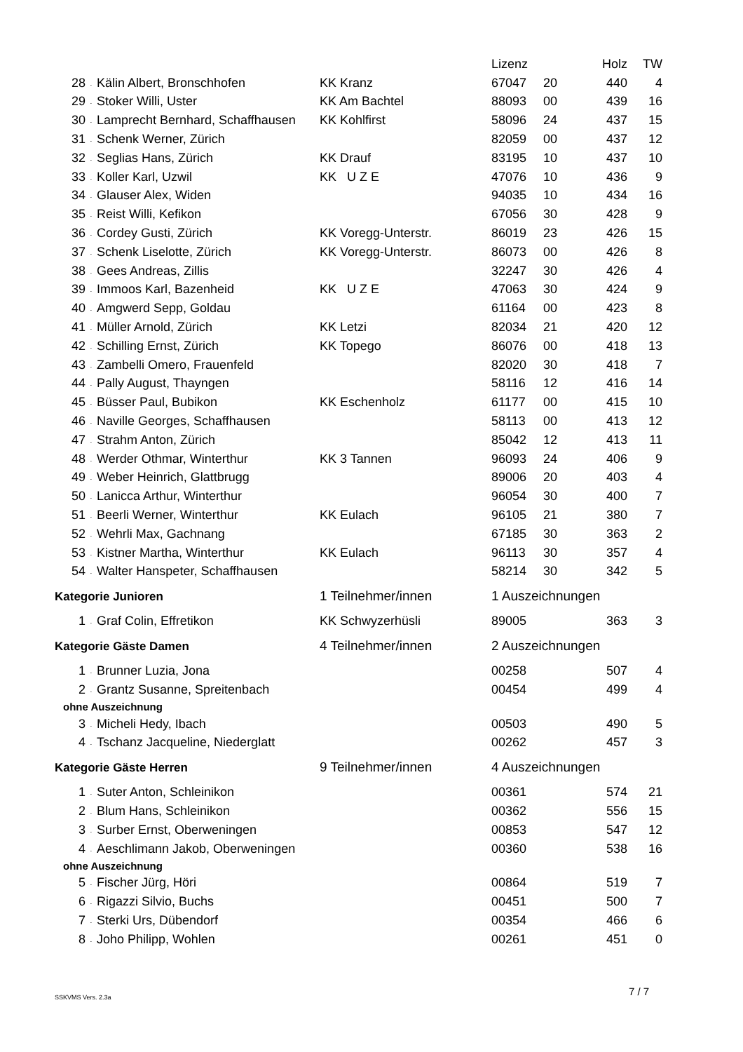| | | | | Lizenz | | Holz | TW |
| --- | --- | --- | --- | --- | --- | --- | --- |
| 28 | . | Kälin Albert, Bronschhofen | KK Kranz | 67047 | 20 | 440 | 4 |
| 29 | . | Stoker Willi, Uster | KK Am Bachtel | 88093 | 00 | 439 | 16 |
| 30 | . | Lamprecht Bernhard, Schaffhausen | KK Kohlfirst | 58096 | 24 | 437 | 15 |
| 31 | . | Schenk Werner, Zürich | | 82059 | 00 | 437 | 12 |
| 32 | . | Seglias Hans, Zürich | KK Drauf | 83195 | 10 | 437 | 10 |
| 33 | . | Koller Karl, Uzwil | KK U Z E | 47076 | 10 | 436 | 9 |
| 34 | . | Glauser Alex, Widen | | 94035 | 10 | 434 | 16 |
| 35 | . | Reist Willi, Kefikon | | 67056 | 30 | 428 | 9 |
| 36 | . | Cordey Gusti, Zürich | KK Voregg-Unterstr. | 86019 | 23 | 426 | 15 |
| 37 | . | Schenk Liselotte, Zürich | KK Voregg-Unterstr. | 86073 | 00 | 426 | 8 |
| 38 | . | Gees Andreas, Zillis | | 32247 | 30 | 426 | 4 |
| 39 | . | Immoos Karl, Bazenheid | KK U Z E | 47063 | 30 | 424 | 9 |
| 40 | . | Amgwerd Sepp, Goldau | | 61164 | 00 | 423 | 8 |
| 41 | . | Müller Arnold, Zürich | KK Letzi | 82034 | 21 | 420 | 12 |
| 42 | . | Schilling Ernst, Zürich | KK Topego | 86076 | 00 | 418 | 13 |
| 43 | . | Zambelli Omero, Frauenfeld | | 82020 | 30 | 418 | 7 |
| 44 | . | Pally August, Thayngen | | 58116 | 12 | 416 | 14 |
| 45 | . | Büsser Paul, Bubikon | KK Eschenholz | 61177 | 00 | 415 | 10 |
| 46 | . | Naville Georges, Schaffhausen | | 58113 | 00 | 413 | 12 |
| 47 | . | Strahm Anton, Zürich | | 85042 | 12 | 413 | 11 |
| 48 | . | Werder Othmar, Winterthur | KK 3 Tannen | 96093 | 24 | 406 | 9 |
| 49 | . | Weber Heinrich, Glattbrugg | | 89006 | 20 | 403 | 4 |
| 50 | . | Lanicca Arthur, Winterthur | | 96054 | 30 | 400 | 7 |
| 51 | . | Beerli Werner, Winterthur | KK Eulach | 96105 | 21 | 380 | 7 |
| 52 | . | Wehrli Max, Gachnang | | 67185 | 30 | 363 | 2 |
| 53 | . | Kistner Martha, Winterthur | KK Eulach | 96113 | 30 | 357 | 4 |
| 54 | . | Walter Hanspeter, Schaffhausen | | 58214 | 30 | 342 | 5 |
| Kategorie Junioren | | | 1 Teilnehmer/innen | 1 Auszeichnungen | | | |
| 1 | . | Graf Colin, Effretikon | KK Schwyzerhüsli | 89005 | | 363 | 3 |
| Kategorie Gäste Damen | | | 4 Teilnehmer/innen | 2 Auszeichnungen | | | |
| 1 | . | Brunner Luzia, Jona | | 00258 | | 507 | 4 |
| 2 | . | Grantz Susanne, Spreitenbach | | 00454 | | 499 | 4 |
| ohne Auszeichnung | | | | | | | |
| 3 | . | Micheli Hedy, Ibach | | 00503 | | 490 | 5 |
| 4 | . | Tschanz Jacqueline, Niederglatt | | 00262 | | 457 | 3 |
| Kategorie Gäste Herren | | | 9 Teilnehmer/innen | 4 Auszeichnungen | | | |
| 1 | . | Suter Anton, Schleinikon | | 00361 | | 574 | 21 |
| 2 | . | Blum Hans, Schleinikon | | 00362 | | 556 | 15 |
| 3 | . | Surber Ernst, Oberweningen | | 00853 | | 547 | 12 |
| 4 | . | Aeschlimann Jakob, Oberweningen | | 00360 | | 538 | 16 |
| ohne Auszeichnung | | | | | | | |
| 5 | . | Fischer Jürg, Höri | | 00864 | | 519 | 7 |
| 6 | . | Rigazzi Silvio, Buchs | | 00451 | | 500 | 7 |
| 7 | . | Sterki Urs, Dübendorf | | 00354 | | 466 | 6 |
| 8 | . | Joho Philipp, Wohlen | | 00261 | | 451 | 0 |
SSKVMS Vers. 2.3a 7 / 7